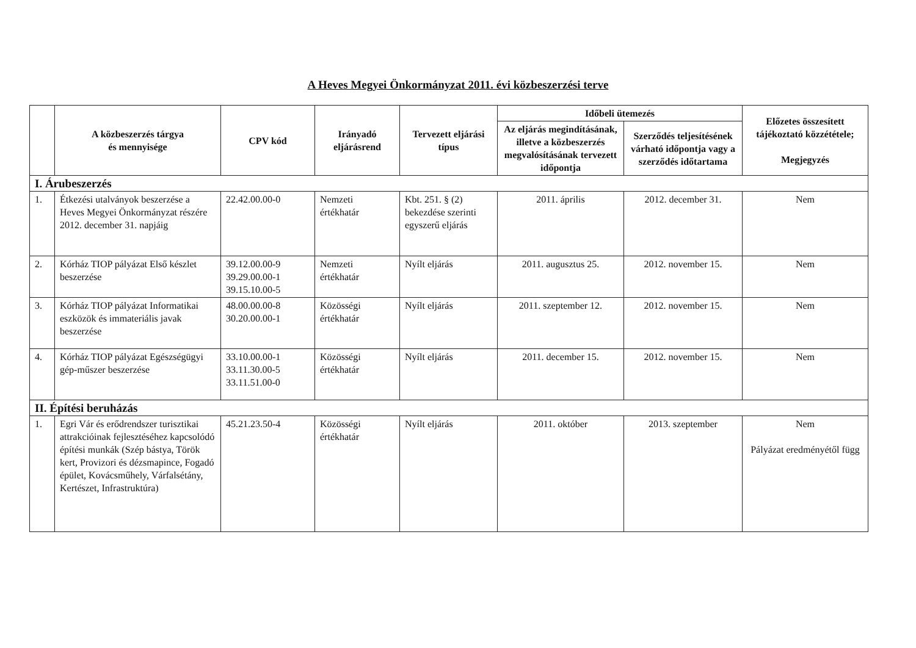A Heves Megyei Önkormányzat 2011. évi közbeszerzési terve
| | A közbeszerzés tárgya és mennyisége | CPV kód | Irányadó eljárásrend | Tervezett eljárási típus | Időbeli ütemezés | | Előzetes összesített tájékoztató közzététele; Megjegyzés |
| --- | --- | --- | --- | --- | --- | --- | --- |
| | | | | | Az eljárás megindításának, illetve a közbeszerzés megvalósításának tervezett időpontja | Szerződés teljesítésének várható időpontja vagy a szerződés időtartama | |
| I. Árubeszerzés | | | | | | | |
| 1. | Étkezési utalványok beszerzése a Heves Megyei Önkormányzat részére 2012. december 31. napjáig | 22.42.00.00-0 | Nemzeti értékhatár | Kbt. 251. § (2) bekezdése szerinti egyszerű eljárás | 2011. április | 2012. december 31. | Nem |
| 2. | Kórház TIOP pályázat Első készlet beszerzése | 39.12.00.00-9 39.29.00.00-1 39.15.10.00-5 | Nemzeti értékhatár | Nyílt eljárás | 2011. augusztus 25. | 2012. november 15. | Nem |
| 3. | Kórház TIOP pályázat Informatikai eszközök és immateriális javak beszerzése | 48.00.00.00-8 30.20.00.00-1 | Közösségi értékhatár | Nyílt eljárás | 2011. szeptember 12. | 2012. november 15. | Nem |
| 4. | Kórház TIOP pályázat Egészségügyi gép-műszer beszerzése | 33.10.00.00-1 33.11.30.00-5 33.11.51.00-0 | Közösségi értékhatár | Nyílt eljárás | 2011. december 15. | 2012. november 15. | Nem |
| II. Építési beruházás | | | | | | | |
| 1. | Egri Vár és erődrendszer turisztikai attrakcióinak fejlesztéséhez kapcsolódó építési munkák (Szép bástya, Török kert, Provizori és dézsmapince, Fogadó épület, Kovácsműhely, Várfalsétány, Kertészet, Infrastruktúra) | 45.21.23.50-4 | Közösségi értékhatár | Nyílt eljárás | 2011. október | 2013. szeptember | Nem Pályázat eredményétől függ |